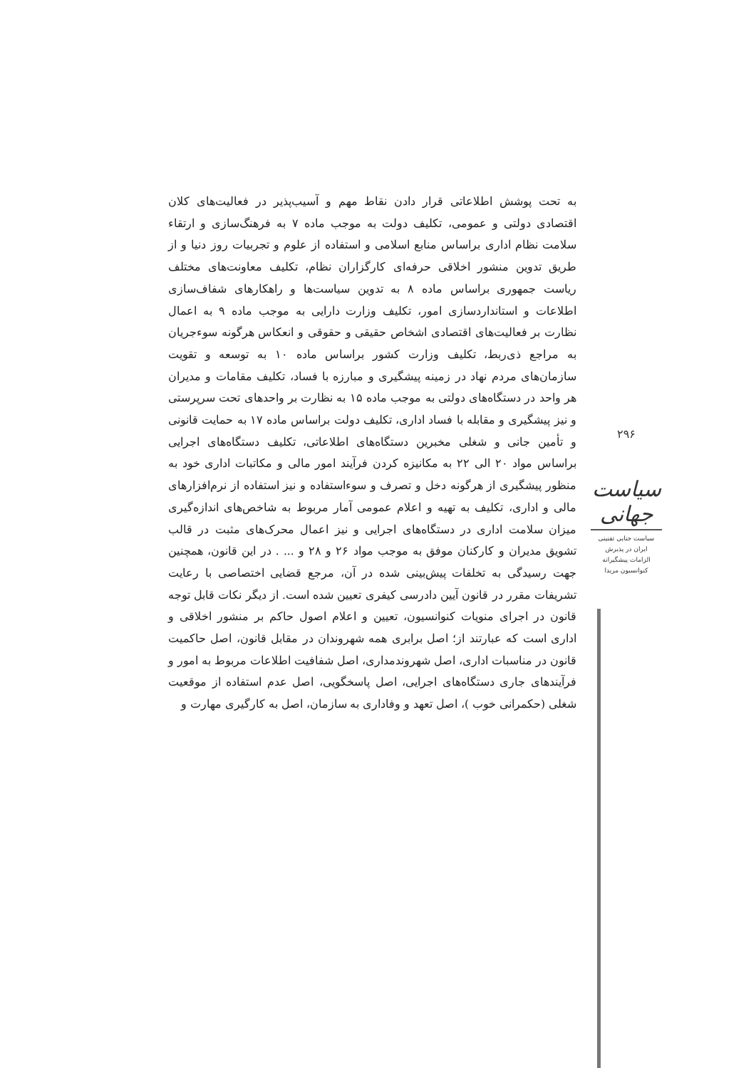به تحت پوشش اطلاعاتی قرار دادن نقاط مهم و آسیب‌پذیر در فعالیت‌های کلان اقتصادی دولتی و عمومی، تکلیف دولت به موجب ماده ۷ به فرهنگ‌سازی و ارتقاء سلامت نظام اداری براساس منابع اسلامی و استفاده از علوم و تجربیات روز دنیا و از طریق تدوین منشور اخلاقی حرفه‌ای کارگزاران نظام، تکلیف معاونت‌های مختلف ریاست جمهوری براساس ماده ۸ به تدوین سیاست‌ها و راهکارهای شفاف‌سازی اطلاعات و استانداردسازی امور، تکلیف وزارت دارایی به موجب ماده ۹ به اعمال نظارت بر فعالیت‌های اقتصادی اشخاص حقیقی و حقوقی و انعکاس هرگونه سوءجریان به مراجع ذی‌ربط، تکلیف وزارت کشور براساس ماده ۱۰ به توسعه و تقویت سازمان‌های مردم نهاد در زمینه پیشگیری و مبارزه با فساد، تکلیف مقامات و مدیران هر واحد در دستگاه‌های دولتی به موجب ماده ۱۵ به نظارت بر واحدهای تحت سرپرستی و نیز پیشگیری و مقابله با فساد اداری، تکلیف دولت براساس ماده ۱۷ به حمایت قانونی و تأمین جانی و شغلی مخبرین دستگاه‌های اطلاعاتی، تکلیف دستگاه‌های اجرایی براساس مواد ۲۰ الی ۲۲ به مکانیزه کردن فرآیند امور مالی و مکاتبات اداری خود به منظور پیشگیری از هرگونه دخل و تصرف و سوءاستفاده و نیز استفاده از نرم‌افزارهای مالی و اداری، تکلیف به تهیه و اعلام عمومی آمار مربوط به شاخص‌های اندازه‌گیری میزان سلامت اداری در دستگاه‌های اجرایی و نیز اعمال محرک‌های مثبت در قالب تشویق مدیران و کارکنان موفق به موجب مواد ۲۶ و ۲۸ و ... . در این قانون، همچنین جهت رسیدگی به تخلفات پیش‌بینی شده در آن، مرجع قضایی اختصاصی با رعایت تشریفات مقرر در قانون آیین دادرسی کیفری تعیین شده است. از دیگر نکات قابل توجه قانون در اجرای منویات کنوانسیون، تعیین و اعلام اصول حاکم بر منشور اخلاقی و اداری است که عبارتند از؛ اصل برابری همه شهروندان در مقابل قانون، اصل حاکمیت قانون در مناسبات اداری، اصل شهروندمداری، اصل شفافیت اطلاعات مربوط به امور و فرآیندهای جاری دستگاه‌های اجرایی، اصل پاسخگویی، اصل عدم استفاده از موقعیت شغلی (حکمرانی خوب )، اصل تعهد و وفاداری به سازمان، اصل به کارگیری مهارت و
۲۹۶
سیاست جهانی
سیاست جنایی تقنینی
ایران در پذیرش
الزامات پیشگیرانه
کنوانسیون مریدا